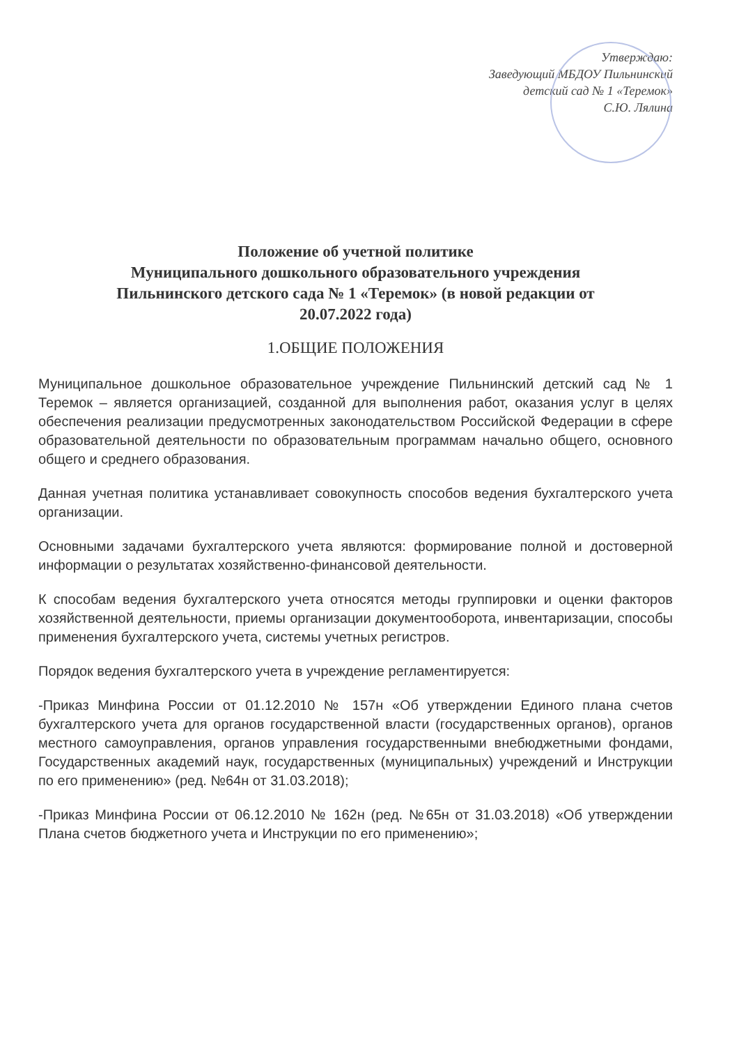Утверждаю:
Заведующий МБДОУ Пильнинский
детский сад № 1 «Теремок»
С.Ю. Лялина
Положение об учетной политике
Муниципального дошкольного образовательного учреждения
Пильнинского детского сада № 1 «Теремок» (в новой редакции от
20.07.2022 года)
1.ОБЩИЕ ПОЛОЖЕНИЯ
Муниципальное дошкольное образовательное учреждение Пильнинский детский сад № 1 Теремок – является организацией, созданной для выполнения работ, оказания услуг в целях обеспечения реализации предусмотренных законодательством Российской Федерации в сфере образовательной деятельности по образовательным программам начально общего, основного общего и среднего образования.
Данная учетная политика устанавливает совокупность способов ведения бухгалтерского учета организации.
Основными задачами бухгалтерского учета являются: формирование полной и достоверной информации о результатах хозяйственно-финансовой деятельности.
К способам ведения бухгалтерского учета относятся методы группировки и оценки факторов хозяйственной деятельности, приемы организации документооборота, инвентаризации, способы применения бухгалтерского учета, системы учетных регистров.
Порядок ведения бухгалтерского учета в учреждение регламентируется:
-Приказ Минфина России от 01.12.2010 № 157н «Об утверждении Единого плана счетов бухгалтерского учета для органов государственной власти (государственных органов), органов местного самоуправления, органов управления государственными внебюджетными фондами, Государственных академий наук, государственных (муниципальных) учреждений и Инструкции по его применению» (ред. №64н от 31.03.2018);
-Приказ Минфина России от 06.12.2010 № 162н (ред. №65н от 31.03.2018) «Об утверждении Плана счетов бюджетного учета и Инструкции по его применению»;